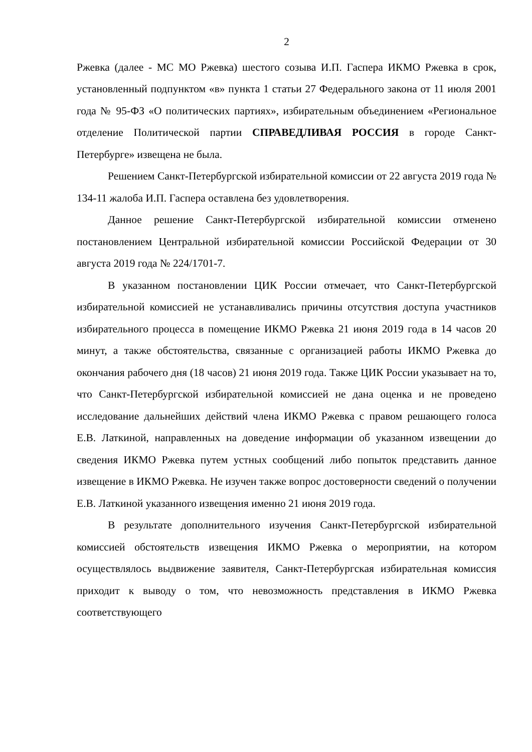2
Ржевка (далее - МС МО Ржевка) шестого созыва И.П. Гаспера ИКМО Ржевка в срок, установленный подпунктом «в» пункта 1 статьи 27 Федерального закона от 11 июля 2001 года № 95-ФЗ «О политических партиях», избирательным объединением «Региональное отделение Политической партии СПРАВЕДЛИВАЯ РОССИЯ в городе Санкт-Петербурге» извещена не была.
Решением Санкт-Петербургской избирательной комиссии от 22 августа 2019 года № 134-11 жалоба И.П. Гаспера оставлена без удовлетворения.
Данное решение Санкт-Петербургской избирательной комиссии отменено постановлением Центральной избирательной комиссии Российской Федерации от 30 августа 2019 года № 224/1701-7.
В указанном постановлении ЦИК России отмечает, что Санкт-Петербургской избирательной комиссией не устанавливались причины отсутствия доступа участников избирательного процесса в помещение ИКМО Ржевка 21 июня 2019 года в 14 часов 20 минут, а также обстоятельства, связанные с организацией работы ИКМО Ржевка до окончания рабочего дня (18 часов) 21 июня 2019 года. Также ЦИК России указывает на то, что Санкт-Петербургской избирательной комиссией не дана оценка и не проведено исследование дальнейших действий члена ИКМО Ржевка с правом решающего голоса Е.В. Латкиной, направленных на доведение информации об указанном извещении до сведения ИКМО Ржевка путем устных сообщений либо попыток представить данное извещение в ИКМО Ржевка. Не изучен также вопрос достоверности сведений о получении Е.В. Латкиной указанного извещения именно 21 июня 2019 года.
В результате дополнительного изучения Санкт-Петербургской избирательной комиссией обстоятельств извещения ИКМО Ржевка о мероприятии, на котором осуществлялось выдвижение заявителя, Санкт-Петербургская избирательная комиссия приходит к выводу о том, что невозможность представления в ИКМО Ржевка соответствующего